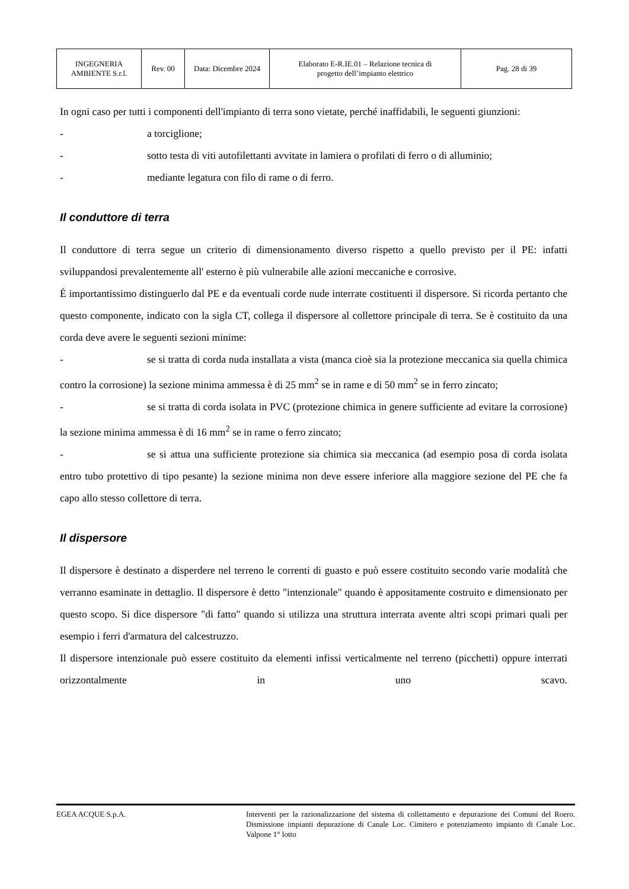| INGEGNERIA AMBIENTE S.r.l. | Rev. 00 | Data: Dicembre 2024 | Elaborato E-R.IE.01 – Relazione tecnica di progetto dell’impianto elettrico | Pag. 28 di 39 |
In ogni caso per tutti i componenti dell'impianto di terra sono vietate, perché inaffidabili, le seguenti giunzioni:
- a torciglione;
- sotto testa di viti autofilettanti avvitate in lamiera o profilati di ferro o di alluminio;
- mediante legatura con filo di rame o di ferro.
Il conduttore di terra
Il conduttore di terra segue un criterio di dimensionamento diverso rispetto a quello previsto per il PE: infatti sviluppandosi prevalentemente all' esterno è più vulnerabile alle azioni meccaniche e corrosive.
È importantissimo distinguerlo dal PE e da eventuali corde nude interrate costituenti il dispersore. Si ricorda pertanto che questo componente, indicato con la sigla CT, collega il dispersore al collettore principale di terra. Se è costituito da una corda deve avere le seguenti sezioni minime:
- se si tratta di corda nuda installata a vista (manca cioè sia la protezione meccanica sia quella chimica contro la corrosione) la sezione minima ammessa è di 25 mm<sup>2</sup> se in rame e di 50 mm<sup>2</sup> se in ferro zincato;
- se si tratta di corda isolata in PVC (protezione chimica in genere sufficiente ad evitare la corrosione) la sezione minima ammessa è di 16 mm<sup>2</sup> se in rame o ferro zincato;
- se si attua una sufficiente protezione sia chimica sia meccanica (ad esempio posa di corda isolata entro tubo protettivo di tipo pesante) la sezione minima non deve essere inferiore alla maggiore sezione del PE che fa capo allo stesso collettore di terra.
Il dispersore
Il dispersore è destinato a disperdere nel terreno le correnti di guasto e può essere costituito secondo varie modalità che verranno esaminate in dettaglio. Il dispersore è detto "intenzionale" quando è appositamente costruito e dimensionato per questo scopo. Si dice dispersore "di fatto" quando si utilizza una struttura interrata avente altri scopi primari quali per esempio i ferri d'armatura del calcestruzzo.
Il dispersore intenzionale può essere costituito da elementi infissi verticalmente nel terreno (picchetti) oppure interrati orizzontalmente in uno scavo.
EGEA ACQUE S.p.A. Interventi per la razionalizzazione del sistema di collettamento e depurazione dei Comuni del Roero. Dismissione impianti depurazione di Canale Loc. Cimitero e potenziamento impianto di Canale Loc. Valpone 1° lotto